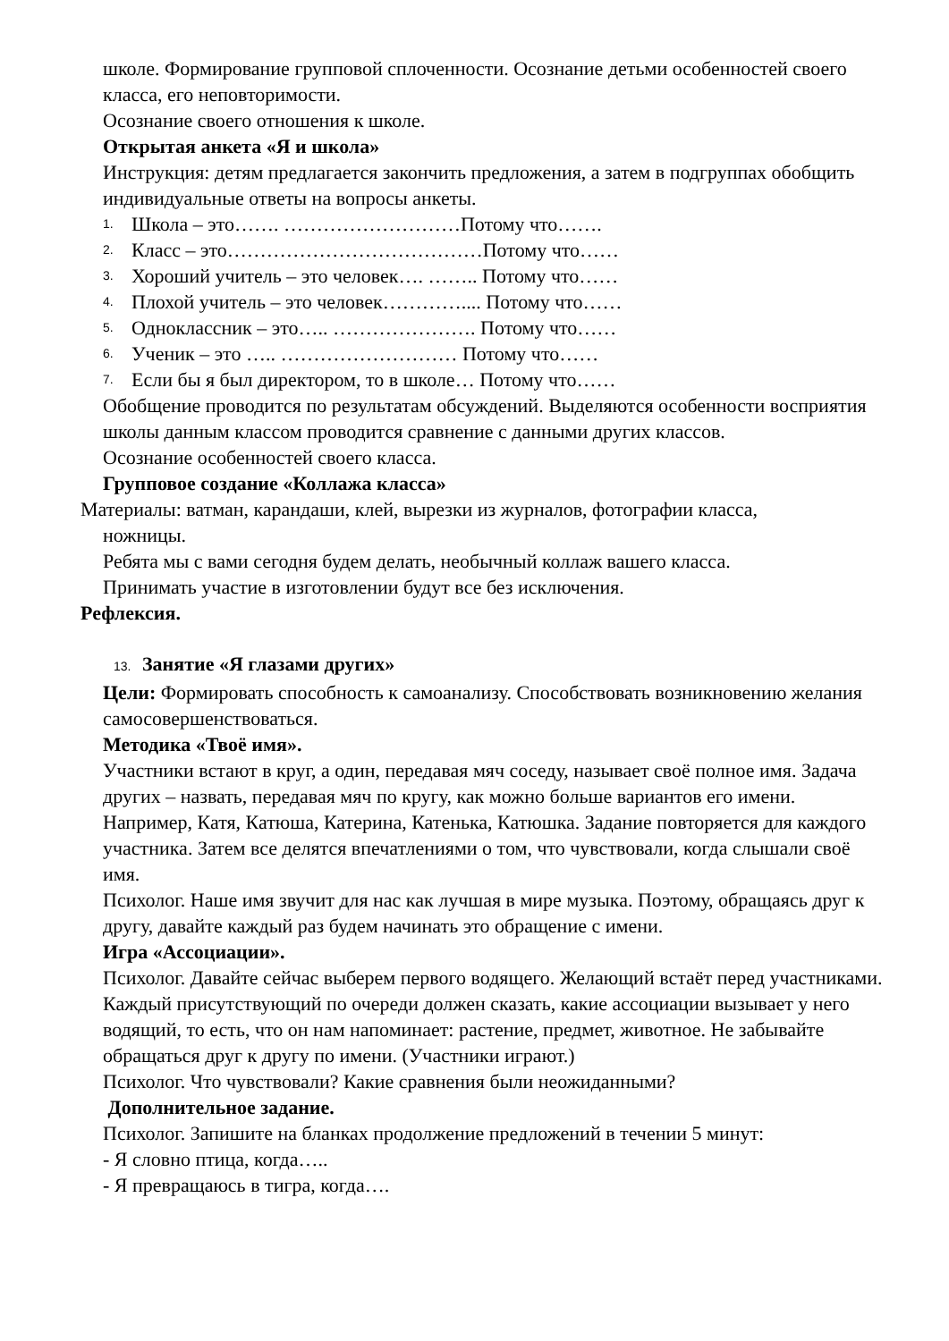школе. Формирование групповой сплоченности. Осознание детьми особенностей своего класса, его неповторимости.
Осознание своего отношения к школе.
Открытая анкета «Я и школа»
Инструкция: детям предлагается закончить предложения, а затем в подгруппах обобщить индивидуальные ответы на вопросы анкеты.
1. Школа – это……. ………………………Потому что…….
2. Класс – это…………………………………Потому что……
3. Хороший учитель – это человек…. …….. Потому что……
4. Плохой учитель – это человек………….... Потому что……
5. Одноклассник – это….. …………………. Потому что……
6. Ученик – это ….. ……………………… Потому что……
7. Если бы я был директором, то в школе… Потому что……
Обобщение проводится по результатам обсуждений. Выделяются особенности восприятия школы данным классом проводится сравнение с данными других классов.
Осознание особенностей своего класса.
Групповое создание «Коллажа класса»
Материалы: ватман, карандаши, клей, вырезки из журналов, фотографии класса,
ножницы.
Ребята мы с вами сегодня будем делать, необычный коллаж вашего класса.
Принимать участие в изготовлении будут все без исключения.
Рефлексия.
13. Занятие «Я глазами других»
Цели: Формировать способность к самоанализу. Способствовать возникновению желания самосовершенствоваться.
Методика «Твоё имя».
Участники встают в круг, а один, передавая мяч соседу, называет своё полное имя. Задача других – назвать, передавая мяч по кругу, как можно больше вариантов его имени. Например, Катя, Катюша, Катерина, Катенька, Катюшка. Задание повторяется для каждого участника. Затем все делятся впечатлениями о том, что чувствовали, когда слышали своё имя.
Психолог. Наше имя звучит для нас как лучшая в мире музыка. Поэтому, обращаясь друг к другу, давайте каждый раз будем начинать это обращение с имени.
Игра «Ассоциации».
Психолог. Давайте сейчас выберем первого водящего. Желающий встаёт перед участниками. Каждый присутствующий по очереди должен сказать, какие ассоциации вызывает у него водящий, то есть, что он нам напоминает: растение, предмет, животное. Не забывайте обращаться друг к другу по имени. (Участники играют.)
Психолог. Что чувствовали? Какие сравнения были неожиданными?
Дополнительное задание.
Психолог. Запишите на бланках продолжение предложений в течении 5 минут:
- Я словно птица, когда…..
- Я превращаюсь в тигра, когда….